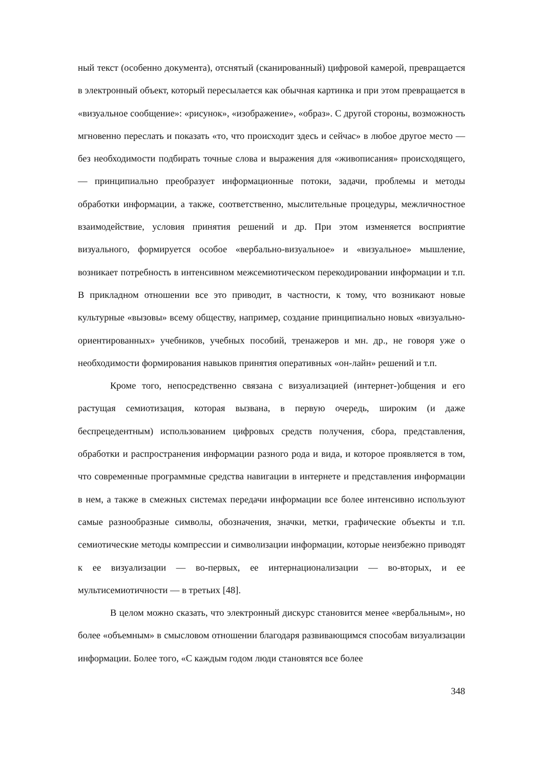ный текст (особенно документа), отснятый (сканированный) цифровой камерой, превращается в электронный объект, который пересылается как обычная картинка и при этом превращается в «визуальное сообщение»: «рисунок», «изображение», «образ». С другой стороны, возможность мгновенно переслать и показать «то, что происходит здесь и сейчас» в любое другое место — без необходимости подбирать точные слова и выражения для «живописания» происходящего, — принципиально преобразует информационные потоки, задачи, проблемы и методы обработки информации, а также, соответственно, мыслительные процедуры, межличностное взаимодействие, условия принятия решений и др. При этом изменяется восприятие визуального, формируется особое «вербально-визуальное» и «визуальное» мышление, возникает потребность в интенсивном межсемиотическом перекодировании информации и т.п. В прикладном отношении все это приводит, в частности, к тому, что возникают новые культурные «вызовы» всему обществу, например, создание принципиально новых «визуально-ориентированных» учебников, учебных пособий, тренажеров и мн. др., не говоря уже о необходимости формирования навыков принятия оперативных «он-лайн» решений и т.п.
Кроме того, непосредственно связана с визуализацией (интернет-)общения и его растущая семиотизация, которая вызвана, в первую очередь, широким (и даже беспрецедентным) использованием цифровых средств получения, сбора, представления, обработки и распространения информации разного рода и вида, и которое проявляется в том, что современные программные средства навигации в интернете и представления информации в нем, а также в смежных системах передачи информации все более интенсивно используют самые разнообразные символы, обозначения, значки, метки, графические объекты и т.п. семиотические методы компрессии и символизации информации, которые неизбежно приводят к ее визуализации — во-первых, ее интернационализации — во-вторых, и ее мультисемиотичности — в третьих [48].
В целом можно сказать, что электронный дискурс становится менее «вербальным», но более «объемным» в смысловом отношении благодаря развивающимся способам визуализации информации. Более того, «С каждым годом люди становятся все более
348